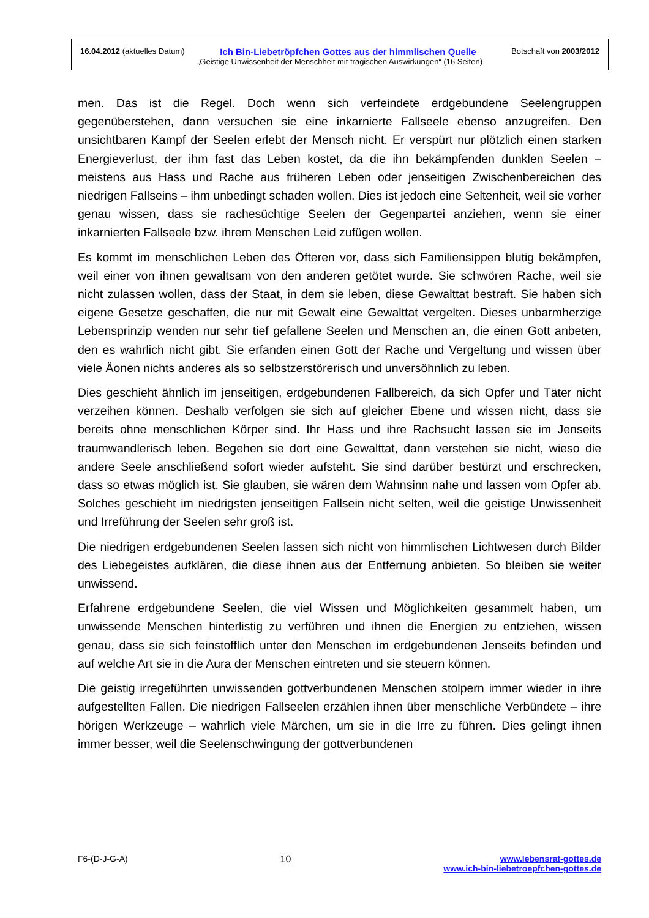16.04.2012 (aktuelles Datum) Ich Bin-Liebetröpfchen Gottes aus der himmlischen Quelle Botschaft von 2003/2012
„Geistige Unwissenheit der Menschheit mit tragischen Auswirkungen“ (16 Seiten)
men. Das ist die Regel. Doch wenn sich verfeindete erdgebundene Seelengruppen gegenüberstehen, dann versuchen sie eine inkarnierte Fallseele ebenso anzugreifen. Den unsichtbaren Kampf der Seelen erlebt der Mensch nicht. Er verspürt nur plötzlich einen starken Energieverlust, der ihm fast das Leben kostet, da die ihn bekämpfenden dunklen Seelen – meistens aus Hass und Rache aus früheren Leben oder jenseitigen Zwischenbereichen des niedrigen Fallseins – ihm unbedingt schaden wollen. Dies ist jedoch eine Seltenheit, weil sie vorher genau wissen, dass sie rachesüchtige Seelen der Gegenpartei anziehen, wenn sie einer inkarnierten Fallseele bzw. ihrem Menschen Leid zufügen wollen.
Es kommt im menschlichen Leben des Öfteren vor, dass sich Familiensippen blutig bekämpfen, weil einer von ihnen gewaltsam von den anderen getötet wurde. Sie schwören Rache, weil sie nicht zulassen wollen, dass der Staat, in dem sie leben, diese Gewalttat bestraft. Sie haben sich eigene Gesetze geschaffen, die nur mit Gewalt eine Gewalttat vergelten. Dieses unbarmherzige Lebensprinzip wenden nur sehr tief gefallene Seelen und Menschen an, die einen Gott anbeten, den es wahrlich nicht gibt. Sie erfanden einen Gott der Rache und Vergeltung und wissen über viele Äonen nichts anderes als so selbstzerstörerisch und unversöhnlich zu leben.
Dies geschieht ähnlich im jenseitigen, erdgebundenen Fallbereich, da sich Opfer und Täter nicht verzeihen können. Deshalb verfolgen sie sich auf gleicher Ebene und wissen nicht, dass sie bereits ohne menschlichen Körper sind. Ihr Hass und ihre Rachsucht lassen sie im Jenseits traumwandlerisch leben. Begehen sie dort eine Gewalttat, dann verstehen sie nicht, wieso die andere Seele anschließend sofort wieder aufsteht. Sie sind darüber bestürzt und erschrecken, dass so etwas möglich ist. Sie glauben, sie wären dem Wahnsinn nahe und lassen vom Opfer ab. Solches geschieht im niedrigsten jenseitigen Fallsein nicht selten, weil die geistige Unwissenheit und Irreführung der Seelen sehr groß ist.
Die niedrigen erdgebundenen Seelen lassen sich nicht von himmlischen Lichtwesen durch Bilder des Liebegeistes aufklären, die diese ihnen aus der Entfernung anbieten. So bleiben sie weiter unwissend.
Erfahrene erdgebundene Seelen, die viel Wissen und Möglichkeiten gesammelt haben, um unwissende Menschen hinterlistig zu verführen und ihnen die Energien zu entziehen, wissen genau, dass sie sich feinstofflich unter den Menschen im erdgebundenen Jenseits befinden und auf welche Art sie in die Aura der Menschen eintreten und sie steuern können.
Die geistig irregeführten unwissenden gottverbundenen Menschen stolpern immer wieder in ihre aufgestellten Fallen. Die niedrigen Fallseelen erzählen ihnen über menschliche Verbündete – ihre hörigen Werkzeuge – wahrlich viele Märchen, um sie in die Irre zu führen. Dies gelingt ihnen immer besser, weil die Seelenschwingung der gottverbundenen
F6-(D-J-G-A) 10 www.lebensrat-gottes.de
www.ich-bin-liebetroepfchen-gottes.de